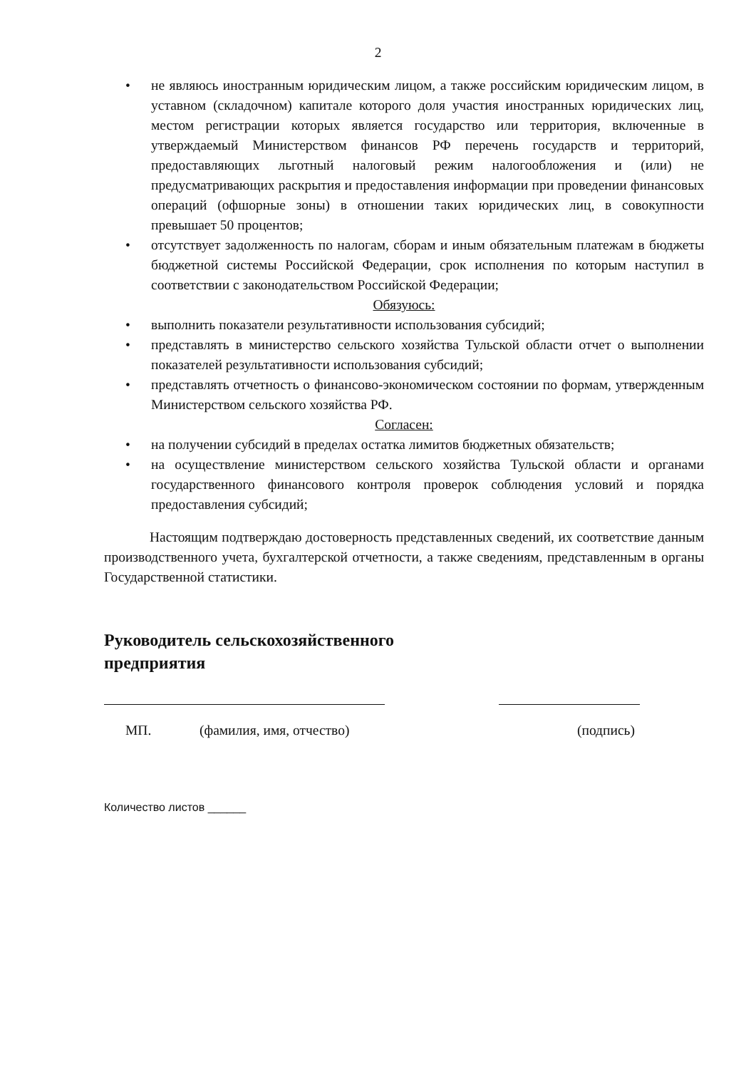2
• не являюсь иностранным юридическим лицом, а также российским юридическим лицом, в уставном (складочном) капитале которого доля участия иностранных юридических лиц, местом регистрации которых является государство или территория, включенные в утверждаемый Министерством финансов РФ перечень государств и территорий, предоставляющих льготный налоговый режим налогообложения и (или) не предусматривающих раскрытия и предоставления информации при проведении финансовых операций (офшорные зоны) в отношении таких юридических лиц, в совокупности превышает 50 процентов;
• отсутствует задолженность по налогам, сборам и иным обязательным платежам в бюджеты бюджетной системы Российской Федерации, срок исполнения по которым наступил в соответствии с законодательством Российской Федерации;
Обязуюсь:
• выполнить показатели результативности использования субсидий;
• представлять в министерство сельского хозяйства Тульской области отчет о выполнении показателей результативности использования субсидий;
• представлять отчетность о финансово-экономическом состоянии по формам, утвержденным Министерством сельского хозяйства РФ.
Согласен:
• на получении субсидий в пределах остатка лимитов бюджетных обязательств;
• на осуществление министерством сельского хозяйства Тульской области и органами государственного финансового контроля проверок соблюдения условий и порядка предоставления субсидий;
Настоящим подтверждаю достоверность представленных сведений, их соответствие данным производственного учета, бухгалтерской отчетности, а также сведениям, представленным в органы Государственной статистики.
Руководитель сельскохозяйственного
предприятия
МП. (фамилия, имя, отчество) (подпись)
Количество листов ______